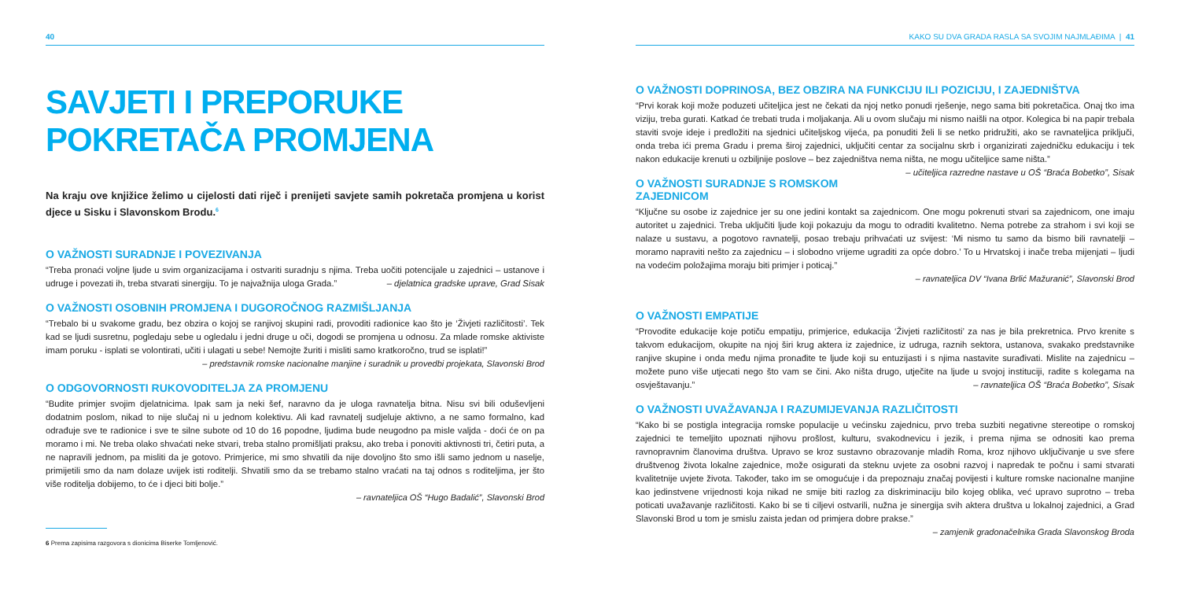40
SAVJETI I PREPORUKE
POKRETAČA PROMJENA
Na kraju ove knjižice želimo u cijelosti dati riječ i prenijeti savjete samih pokretača promjena u korist djece u Sisku i Slavonskom Brodu.<sup>6</sup>
O VAŽNOSTI SURADNJE I POVEZIVANJA
“Treba pronaći voljne ljude u svim organizacijama i ostvariti suradnju s njima. Treba uočiti potencijale u zajednici – ustanove i udruge i povezati ih, treba stvarati sinergiju. To je najvažnija uloga Grada.” – djelatnica gradske uprave, Grad Sisak
O VAŽNOSTI OSOBNIH PROMJENA I DUGOROČNOG RAZMIŠLJANJA
“Trebalo bi u svakome gradu, bez obzira o kojoj se ranjivoj skupini radi, provoditi radionice kao što je ‘Živjeti različitosti’. Tek kad se ljudi susretnu, pogledaju sebe u ogledalu i jedni druge u oči, dogodi se promjena u odnosu. Za mlade romske aktiviste imam poruku - isplati se volontirati, učiti i ulagati u sebe! Nemojte žuriti i misliti samo kratkoročno, trud se isplati!”
– predstavnik romske nacionalne manjine i suradnik u provedbi projekata, Slavonski Brod
O ODGOVORNOSTI RUKOVODITELJA ZA PROMJENU
“Budite primjer svojim djelatnicima. Ipak sam ja neki šef, naravno da je uloga ravnatelja bitna. Nisu svi bili oduševljeni dodatnim poslom, nikad to nije slučaj ni u jednom kolektivu. Ali kad ravnatelj sudjeluje aktivno, a ne samo formalno, kad odrađuje sve te radionice i sve te silne subote od 10 do 16 popodne, ljudima bude neugodno pa misle valjda - doći će on pa moramo i mi. Ne treba olako shvaćati neke stvari, treba stalno promišljati praksu, ako treba i ponoviti aktivnosti tri, četiri puta, a ne napravili jednom, pa misliti da je gotovo. Primjerice, mi smo shvatili da nije dovoljno što smo išli samo jednom u naselje, primijetili smo da nam dolaze uvijek isti roditelji. Shvatili smo da se trebamo stalno vraćati na taj odnos s roditeljima, jer što više roditelja dobijemo, to će i djeci biti bolje.”
– ravnateljica OŠ “Hugo Badalić”, Slavonski Brod
6 Prema zapisima razgovora s dionicima Biserke Tomljenović.
KAKO SU DVA GRADA RASLA SA SVOJIM NAJMLAĐIMA | 41
O VAŽNOSTI DOPRINOSA, BEZ OBZIRA NA FUNKCIJU ILI POZICIJU, I ZAJEDNIŠTVA
“Prvi korak koji može poduzeti učiteljica jest ne čekati da njoj netko ponudi rješenje, nego sama biti pokretačica. Onaj tko ima viziju, treba gurati. Katkad će trebati truda i moljakanja. Ali u ovom slučaju mi nismo naišli na otpor. Kolegica bi na papir trebala staviti svoje ideje i predložiti na sjednici učiteljskog vijeća, pa ponuditi želi li se netko pridružiti, ako se ravnateljica priključi, onda treba ići prema Gradu i prema široj zajednici, uključiti centar za socijalnu skrb i organizirati zajedničku edukaciju i tek nakon edukacije krenuti u ozbiljnije poslove – bez zajedništva nema ništa, ne mogu učiteljice same ništa.” – učiteljica razredne nastave u OŠ “Braća Bobetko”, Sisak
O VAŽNOSTI SURADNJE S ROMSKOM ZAJEDNICOM
“Ključne su osobe iz zajednice jer su one jedini kontakt sa zajednicom. One mogu pokrenuti stvari sa zajednicom, one imaju autoritet u zajednici. Treba uključiti ljude koji pokazuju da mogu to odraditi kvalitetno. Nema potrebe za strahom i svi koji se nalaze u sustavu, a pogotovo ravnatelji, posao trebaju prihvaćati uz svijest: ‘Mi nismo tu samo da bismo bili ravnatelji – moramo napraviti nešto za zajednicu – i slobodno vrijeme ugraditi za opće dobro.’ To u Hrvatskoj i inače treba mijenjati – ljudi na vodećim položajima moraju biti primjer i poticaj.”
– ravnateljica DV “Ivana Brlić Mažuranić”, Slavonski Brod
O VAŽNOSTI EMPATIJE
“Provodite edukacije koje potiču empatiju, primjerice, edukacija ‘Živjeti različitosti’ za nas je bila prekretnica. Prvo krenite s takvom edukacijom, okupite na njoj širi krug aktera iz zajednice, iz udruga, raznih sektora, ustanova, svakako predstavnike ranjive skupine i onda među njima pronađite te ljude koji su entuzijasti i s njima nastavite surađivati. Mislite na zajednicu – možete puno više utjecati nego što vam se čini. Ako ništa drugo, utječite na ljude u svojoj instituciji, radite s kolegama na osvještavanju.” – ravnateljica OŠ “Braća Bobetko”, Sisak
O VAŽNOSTI UVAŽAVANJA I RAZUMIJEVANJA RAZLIČITOSTI
“Kako bi se postigla integracija romske populacije u većinsku zajednicu, prvo treba suzbiti negativne stereotipe o romskoj zajednici te temeljito upoznati njihovu prošlost, kulturu, svakodnevicu i jezik, i prema njima se odnositi kao prema ravnopravnim članovima društva. Upravo se kroz sustavno obrazovanje mladih Roma, kroz njihovo uključivanje u sve sfere društvenog života lokalne zajednice, može osigurati da steknu uvjete za osobni razvoj i napredak te počnu i sami stvarati kvalitetnije uvjete života. Također, tako im se omogućuje i da prepoznaju značaj povijesti i kulture romske nacionalne manjine kao jedinstvene vrijednosti koja nikad ne smije biti razlog za diskriminaciju bilo kojeg oblika, već upravo suprotno – treba poticati uvažavanje različitosti. Kako bi se ti ciljevi ostvarili, nužna je sinergija svih aktera društva u lokalnoj zajednici, a Grad Slavonski Brod u tom je smislu zaista jedan od primjera dobre prakse.”
– zamjenik gradonačelnika Grada Slavonskog Broda